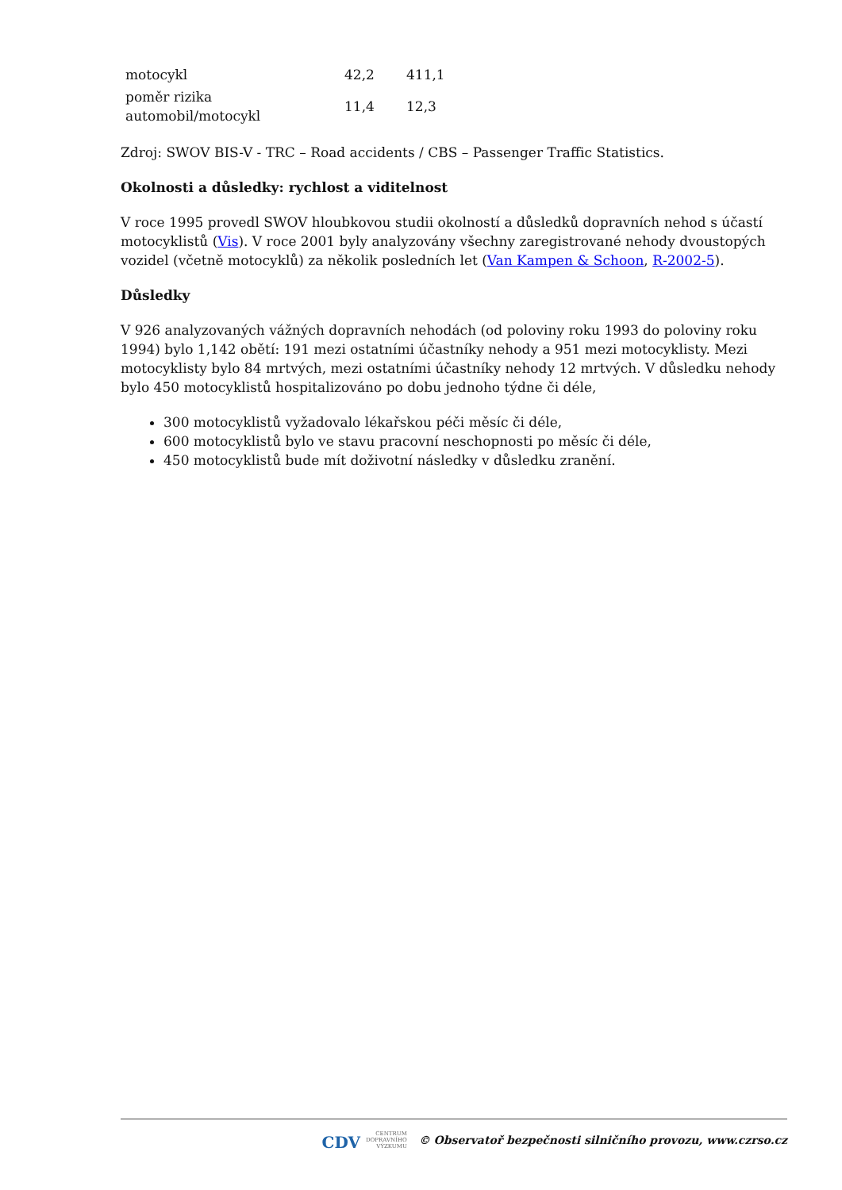| motocykl | 42,2 | 411,1 |
| poměr rizika automobil/motocykl | 11,4 | 12,3 |
Zdroj: SWOV BIS-V - TRC – Road accidents / CBS – Passenger Traffic Statistics.
Okolnosti a důsledky: rychlost a viditelnost
V roce 1995 provedl SWOV hloubkovou studii okolností a důsledků dopravních nehod s účastí motocyklistů (Vis). V roce 2001 byly analyzovány všechny zaregistrované nehody dvoustopých vozidel (včetně motocyklů) za několik posledních let (Van Kampen & Schoon, R-2002-5).
Důsledky
V 926 analyzovaných vážných dopravních nehodách (od poloviny roku 1993 do poloviny roku 1994) bylo 1,142 obětí: 191 mezi ostatními účastníky nehody a 951 mezi motocyklisty. Mezi motocyklisty bylo 84 mrtvých, mezi ostatními účastníky nehody 12 mrtvých. V důsledku nehody bylo 450 motocyklistů hospitalizováno po dobu jednoho týdne či déle,
300 motocyklistů vyžadovalo lékařskou péči měsíc či déle,
600 motocyklistů bylo ve stavu pracovní neschopnosti po měsíc či déle,
450 motocyklistů bude mít doživotní následky v důsledku zranění.
CDV CENTRUM
DOPRAVNÍHO
VÝZKUMU © Observatoř bezpečnosti silničního provozu, www.czrso.cz